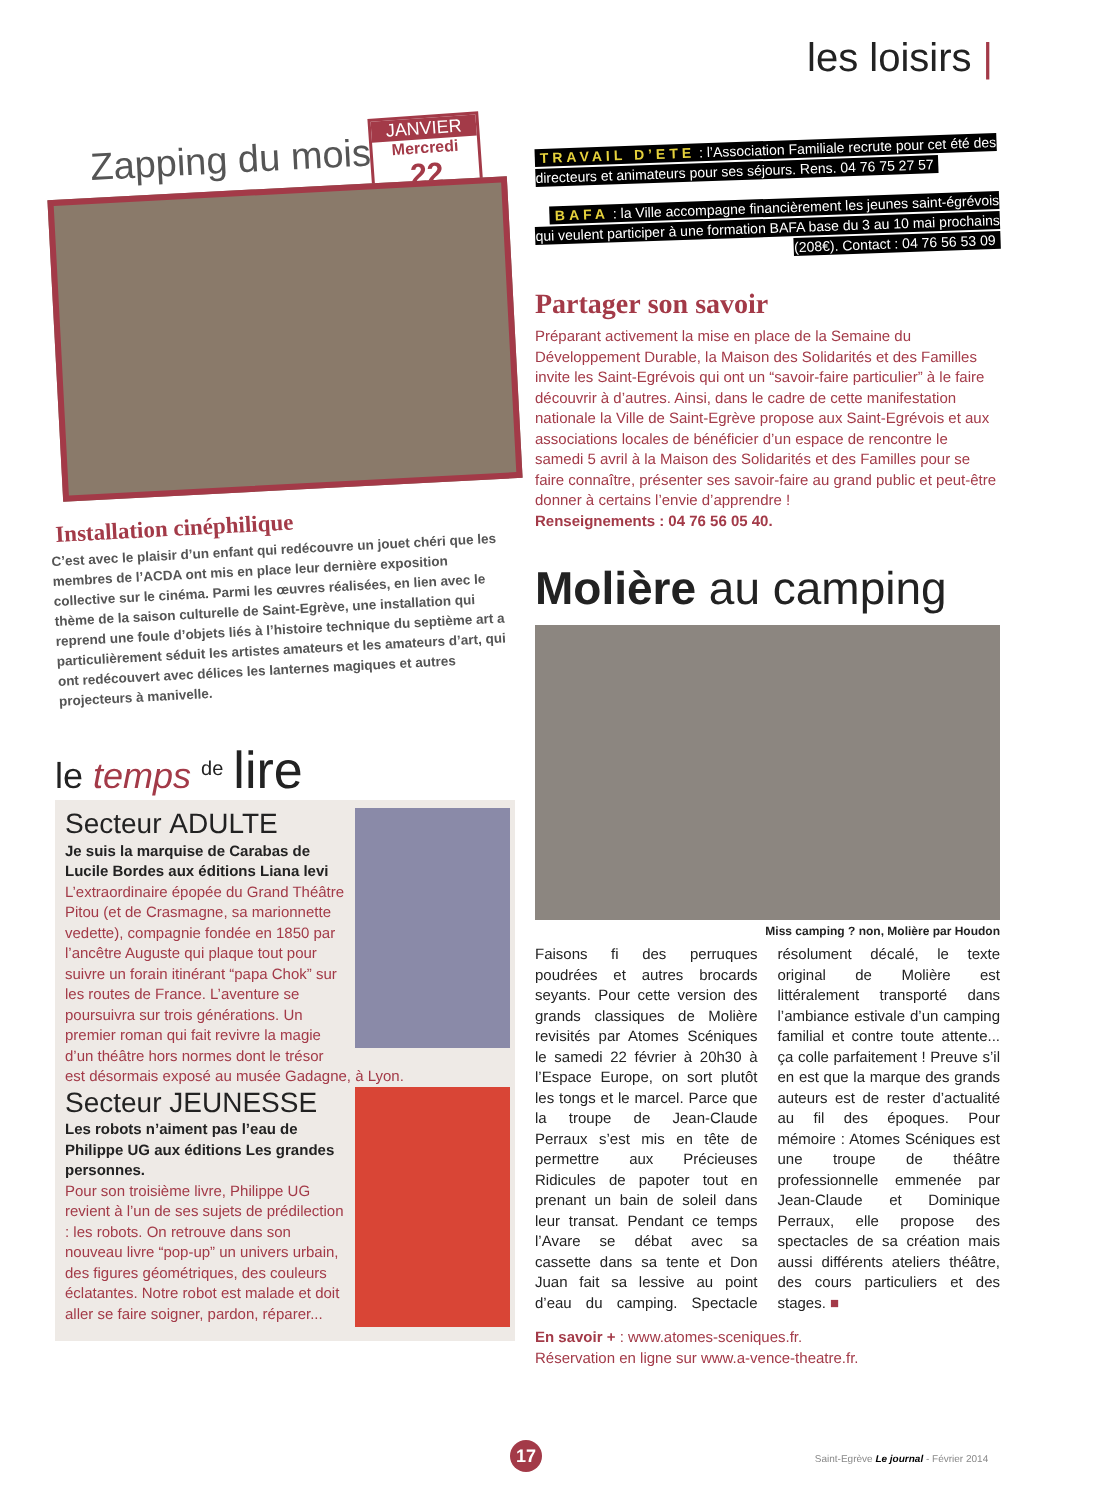les loisirs |
JANVIER
Mercredi
22
Zapping du mois
Installation cinéphilique
C’est avec le plaisir d’un enfant qui redécouvre un jouet chéri que les membres de l’ACDA ont mis en place leur dernière exposition collective sur le cinéma. Parmi les œuvres réalisées, en lien avec le thème de la saison culturelle de Saint-Egrève, une installation qui reprend une foule d’objets liés à l’histoire technique du septième art a particulièrement séduit les artistes amateurs et les amateurs d’art, qui ont redécouvert avec délices les lanternes magiques et autres projecteurs à manivelle.
le temps <sup>de</sup> lire
Secteur ADULTE
Je suis la marquise de Carabas de Lucile Bordes aux éditions Liana levi
L’extraordinaire épopée du Grand Théâtre Pitou (et de Crasmagne, sa marionnette vedette), compagnie fondée en 1850 par l’ancêtre Auguste qui plaque tout pour suivre un forain itinérant “papa Chok” sur les routes de France. L’aventure se poursuivra sur trois générations. Un premier roman qui fait revivre la magie d’un théâtre hors normes dont le trésor est désormais exposé au musée Gadagne, à Lyon.
Secteur JEUNESSE
Les robots n’aiment pas l’eau de Philippe UG aux éditions Les grandes personnes.
Pour son troisième livre, Philippe UG revient à l’un de ses sujets de prédilection : les robots. On retrouve dans son nouveau livre “pop-up” un univers urbain, des figures géométriques, des couleurs éclatantes. Notre robot est malade et doit aller se faire soigner, pardon, réparer...
TRAVAIL D’ETE : l’Association Familiale recrute pour cet été des directeurs et animateurs pour ses séjours. Rens. 04 76 75 27 57
BAFA : la Ville accompagne financièrement les jeunes saint-égrévois qui veulent participer à une formation BAFA base du 3 au 10 mai prochains (208€). Contact : 04 76 56 53 09
Partager son savoir
Préparant activement la mise en place de la Semaine du Développement Durable, la Maison des Solidarités et des Familles invite les Saint-Egrévois qui ont un “savoir-faire particulier” à le faire découvrir à d’autres. Ainsi, dans le cadre de cette manifestation nationale la Ville de Saint-Egrève propose aux Saint-Egrévois et aux associations locales de bénéficier d’un espace de rencontre le samedi 5 avril à la Maison des Solidarités et des Familles pour se faire connaître, présenter ses savoir-faire au grand public et peut-être donner à certains l’envie d’apprendre !
Renseignements : 04 76 56 05 40.
Molière au camping
Miss camping ? non, Molière par Houdon
Faisons fi des perruques poudrées et autres brocards seyants. Pour cette version des grands classiques de Molière revisités par Atomes Scéniques le samedi 22 février à 20h30 à l’Espace Europe, on sort plutôt les tongs et le marcel. Parce que la troupe de Jean-Claude Perraux s’est mis en tête de permettre aux Précieuses Ridicules de papoter tout en prenant un bain de soleil dans leur transat. Pendant ce temps l’Avare se débat avec sa cassette dans sa tente et Don Juan fait sa lessive au point d’eau du camping. Spectacle résolument décalé, le texte original de Molière est littéralement transporté dans l’ambiance estivale d’un camping familial et contre toute attente... ça colle parfaitement ! Preuve s’il en est que la marque des grands auteurs est de rester d’actualité au fil des époques. Pour mémoire : Atomes Scéniques est une troupe de théâtre professionnelle emmenée par Jean-Claude et Dominique Perraux, elle propose des spectacles de sa création mais aussi différents ateliers théâtre, des cours particuliers et des stages. ■
En savoir + : www.atomes-sceniques.fr.
Réservation en ligne sur www.a-vence-theatre.fr.
17 Saint-Egrève Le journal - Février 2014